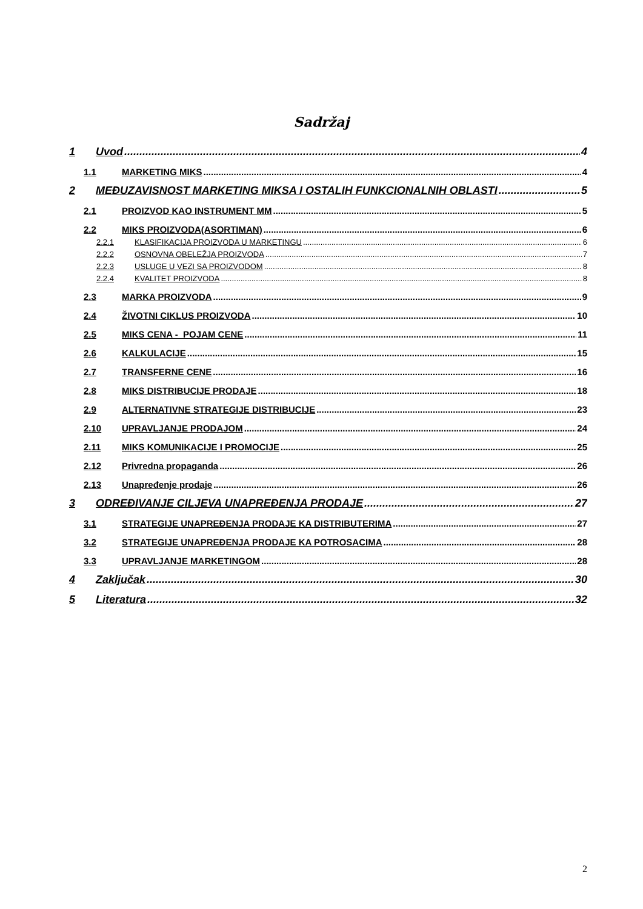Sadržaj
1 Uvod 4
1.1 MARKETING MIKS 4
2 MEĐUZAVISNOST MARKETING MIKSA I OSTALIH FUNKCIONALNIH OBLASTI 5
2.1 PROIZVOD KAO INSTRUMENT MM 5
2.2 MIKS PROIZVODA(ASORTIMAN) 6
2.2.1 KLASIFIKACIJA PROIZVODA U MARKETINGU 6
2.2.2 OSNOVNA OBELEŽJA PROIZVODA 7
2.2.3 USLUGE U VEZI SA PROIZVODOM 8
2.2.4 KVALITET PROIZVODA 8
2.3 MARKA PROIZVODA 9
2.4 ŽIVOTNI CIKLUS PROIZVODA 10
2.5 MIKS CENA - POJAM CENE 11
2.6 KALKULACIJE 15
2.7 TRANSFERNE CENE 16
2.8 MIKS DISTRIBUCIJE PRODAJE 18
2.9 ALTERNATIVNE STRATEGIJE DISTRIBUCIJE 23
2.10 UPRAVLJANJE PRODAJOM 24
2.11 MIKS KOMUNIKACIJE I PROMOCIJE 25
2.12 Privredna propaganda 26
2.13 Unapređenje prodaje 26
3 ODREĐIVANJE CILJEVA UNAPREĐENJA PRODAJE 27
3.1 STRATEGIJE UNAPREĐENJA PRODAJE KA DISTRIBUTERIMA 27
3.2 STRATEGIJE UNAPREĐENJA PRODAJE KA POTROSACIMA 28
3.3 UPRAVLJANJE MARKETINGOM 28
4 Zaključak 30
5 Literatura 32
2